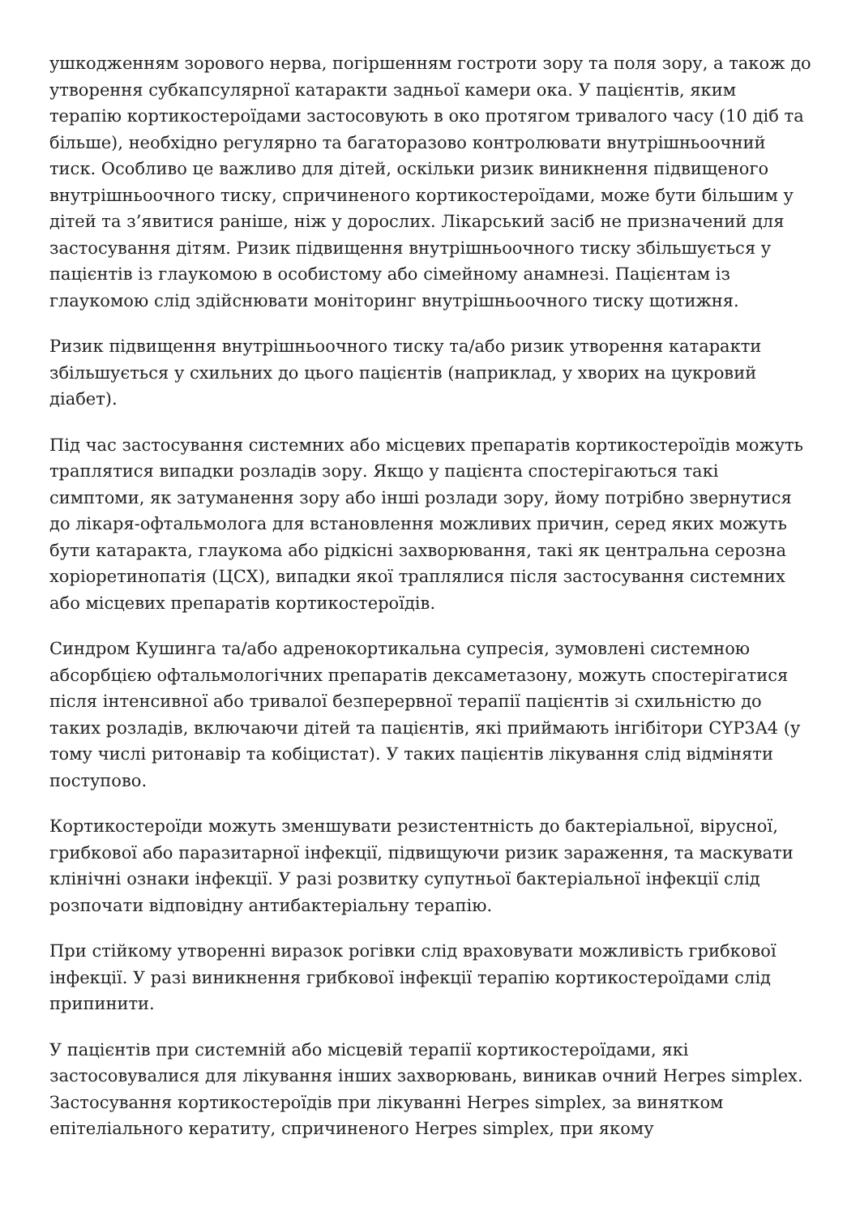ушкодженням зорового нерва, погіршенням гостроти зору та поля зору, а також до утворення субкапсулярної катаракти задньої камери ока. У пацієнтів, яким терапію кортикостероїдами застосовують в око протягом тривалого часу (10 діб та більше), необхідно регулярно та багаторазово контролювати внутрішньоочний тиск. Особливо це важливо для дітей, оскільки ризик виникнення підвищеного внутрішньоочного тиску, спричиненого кортикостероїдами, може бути більшим у дітей та з’явитися раніше, ніж у дорослих. Лікарський засіб не призначений для застосування дітям. Ризик підвищення внутрішньоочного тиску збільшується у пацієнтів із глаукомою в особистому або сімейному анамнезі. Пацієнтам із глаукомою слід здійснювати моніторинг внутрішньоочного тиску щотижня.
Ризик підвищення внутрішньоочного тиску та/або ризик утворення катаракти збільшується у схильних до цього пацієнтів (наприклад, у хворих на цукровий діабет).
Під час застосування системних або місцевих препаратів кортикостероїдів можуть траплятися випадки розладів зору. Якщо у пацієнта спостерігаються такі симптоми, як затуманення зору або інші розлади зору, йому потрібно звернутися до лікаря-офтальмолога для встановлення можливих причин, серед яких можуть бути катаракта, глаукома або рідкісні захворювання, такі як центральна серозна хоріоретинопатія (ЦСХ), випадки якої траплялися після застосування системних або місцевих препаратів кортикостероїдів.
Синдром Кушинга та/або адренокортикальна супресія, зумовлені системною абсорбцією офтальмологічних препаратів дексаметазону, можуть спостерігатися після інтенсивної або тривалої безперервної терапії пацієнтів зі схильністю до таких розладів, включаючи дітей та пацієнтів, які приймають інгібітори CYP3A4 (у тому числі ритонавір та кобіцистат). У таких пацієнтів лікування слід відміняти поступово.
Кортикостероїди можуть зменшувати резистентність до бактеріальної, вірусної, грибкової або паразитарної інфекції, підвищуючи ризик зараження, та маскувати клінічні ознаки інфекції. У разі розвитку супутньої бактеріальної інфекції слід розпочати відповідну антибактеріальну терапію.
При стійкому утворенні виразок рогівки слід враховувати можливість грибкової інфекції. У разі виникнення грибкової інфекції терапію кортикостероїдами слід припинити.
У пацієнтів при системній або місцевій терапії кортикостероїдами, які застосовувалися для лікування інших захворювань, виникав очний Herpes simplex. Застосування кортикостероїдів при лікуванні Herpes simplex, за винятком епітеліального кератиту, спричиненого Herpes simplex, при якому